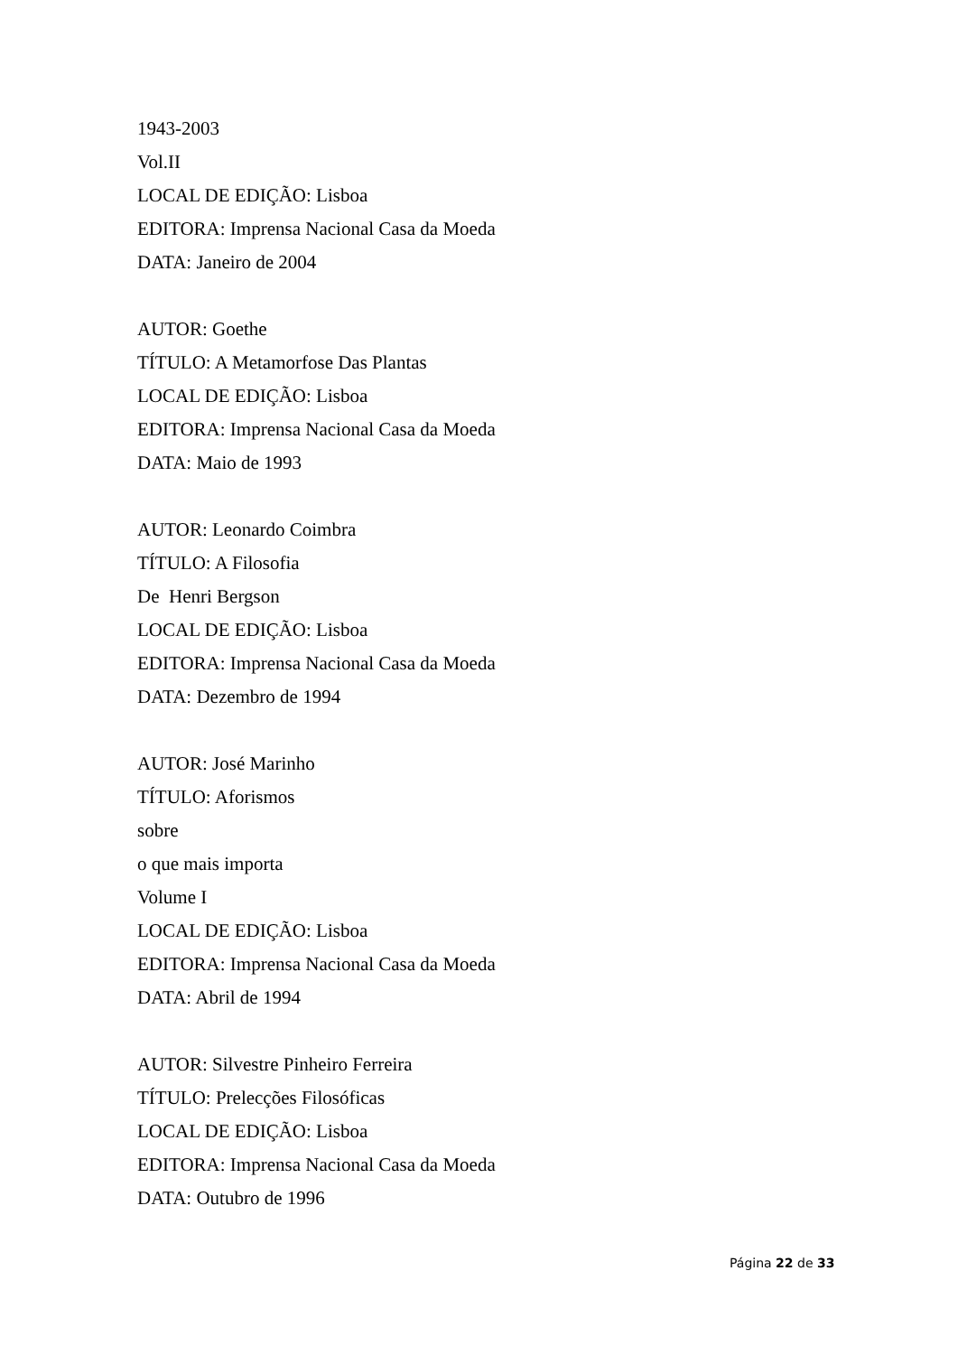1943-2003
Vol.II
LOCAL DE EDIÇÃO: Lisboa
EDITORA: Imprensa Nacional Casa da Moeda
DATA: Janeiro de 2004
AUTOR: Goethe
TÍTULO: A Metamorfose Das Plantas
LOCAL DE EDIÇÃO: Lisboa
EDITORA: Imprensa Nacional Casa da Moeda
DATA: Maio de 1993
AUTOR: Leonardo Coimbra
TÍTULO: A Filosofia
De Henri Bergson
LOCAL DE EDIÇÃO: Lisboa
EDITORA: Imprensa Nacional Casa da Moeda
DATA: Dezembro de 1994
AUTOR: José Marinho
TÍTULO: Aforismos
sobre
o que mais importa
Volume I
LOCAL DE EDIÇÃO: Lisboa
EDITORA: Imprensa Nacional Casa da Moeda
DATA: Abril de 1994
AUTOR: Silvestre Pinheiro Ferreira
TÍTULO: Prelecções Filosóficas
LOCAL DE EDIÇÃO: Lisboa
EDITORA: Imprensa Nacional Casa da Moeda
DATA: Outubro de 1996
Página 22 de 33